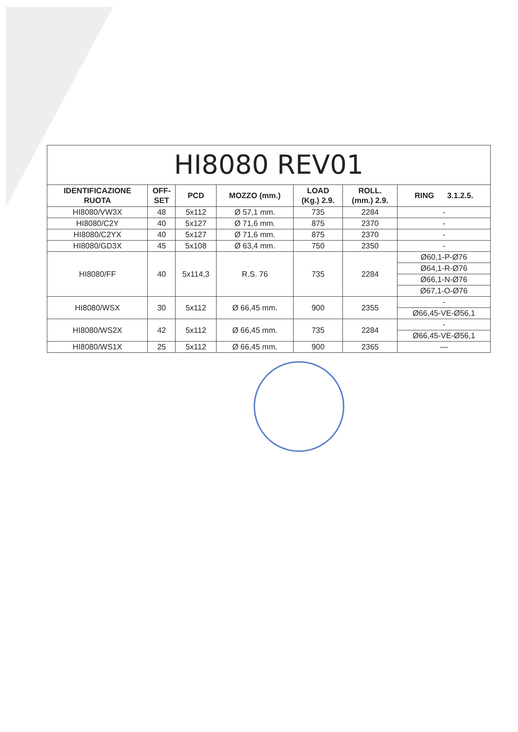| HI8080 REV01 | | | | | | |
| --- | --- | --- | --- | --- | --- | --- |
| IDENTIFICAZIONE RUOTA | OFF- SET | PCD | MOZZO (mm.) | LOAD (Kg.) 2.9. | ROLL. (mm.) 2.9. | RING 3.1.2.5. |
| HI8080/VW3X | 48 | 5x112 | Ø 57,1 mm. | 735 | 2284 | - |
| HI8080/C2Y | 40 | 5x127 | Ø 71,6 mm. | 875 | 2370 | - |
| HI8080/C2YX | 40 | 5x127 | Ø 71,6 mm. | 875 | 2370 | - |
| HI8080/GD3X | 45 | 5x108 | Ø 63,4 mm. | 750 | 2350 | - |
| HI8080/FF | 40 | 5x114,3 | R.S. 76 | 735 | 2284 | Ø60,1-P-Ø76 |
| | | | | | | Ø64,1-R-Ø76 |
| | | | | | | Ø66,1-N-Ø76 |
| | | | | | | Ø67,1-O-Ø76 |
| HI8080/WSX | 30 | 5x112 | Ø 66,45 mm. | 900 | 2355 | - |
| | | | | | | Ø66,45-VE-Ø56,1 |
| HI8080/WS2X | 42 | 5x112 | Ø 66,45 mm. | 735 | 2284 | - |
| | | | | | | Ø66,45-VE-Ø56,1 |
| HI8080/WS1X | 25 | 5x112 | Ø 66,45 mm. | 900 | 2365 | — |